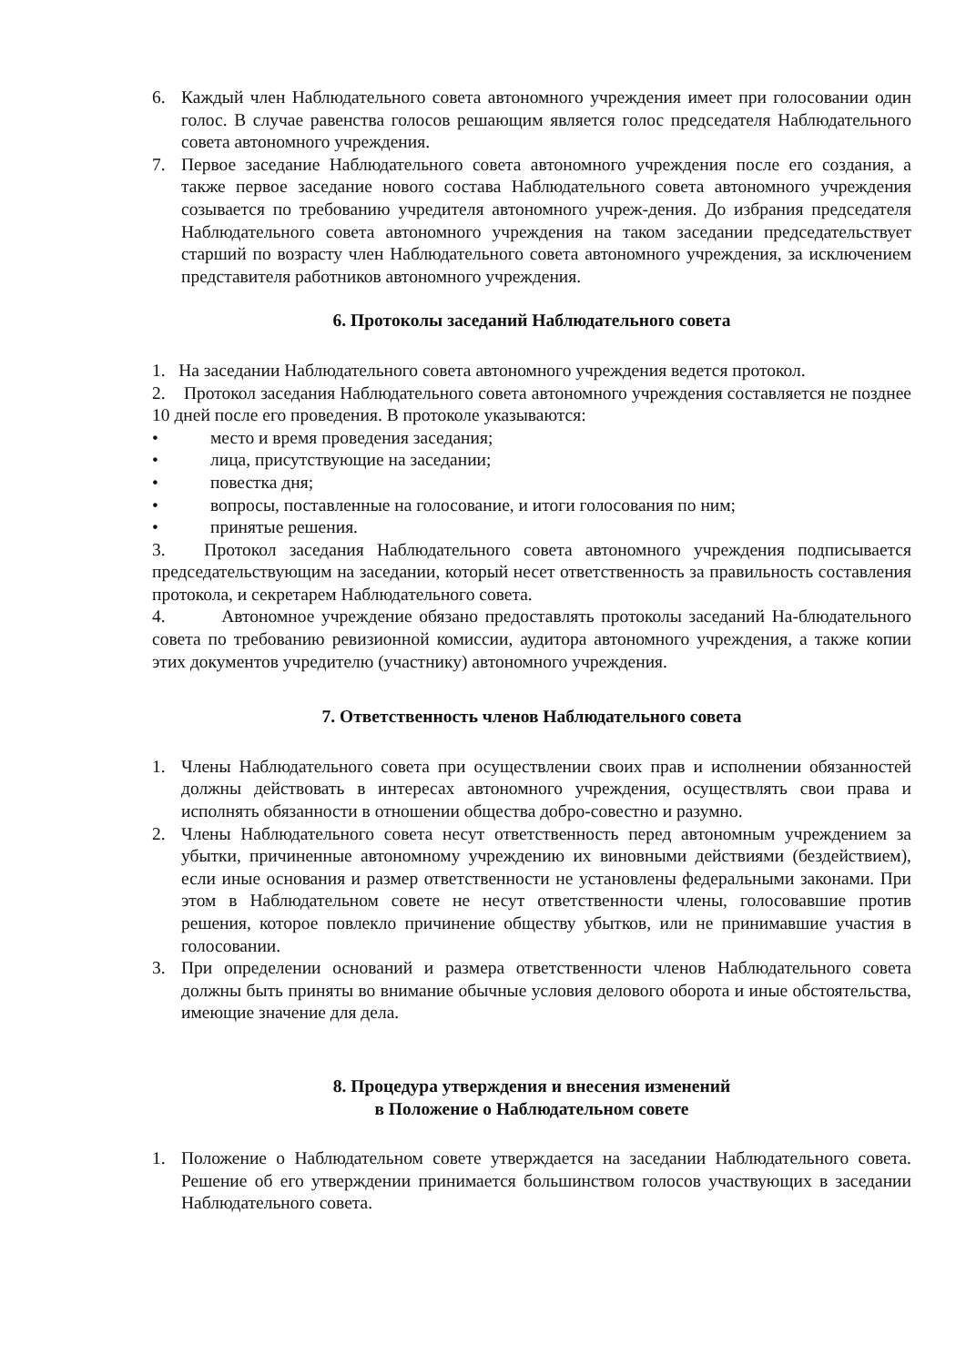6. Каждый член Наблюдательного совета автономного учреждения имеет при голосовании один голос. В случае равенства голосов решающим является голос председателя Наблюдательного совета автономного учреждения.
7. Первое заседание Наблюдательного совета автономного учреждения после его создания, а также первое заседание нового состава Наблюдательного совета автономного учреждения созывается по требованию учредителя автономного учреж-дения. До избрания председателя Наблюдательного совета автономного учреждения на таком заседании председательствует старший по возрасту член Наблюдательного совета автономного учреждения, за исключением представителя работников автономного учреждения.
6. Протоколы заседаний Наблюдательного совета
1. На заседании Наблюдательного совета автономного учреждения ведется протокол.
2. Протокол заседания Наблюдательного совета автономного учреждения составляется не позднее 10 дней после его проведения. В протоколе указываются:
• место и время проведения заседания;
• лица, присутствующие на заседании;
• повестка дня;
• вопросы, поставленные на голосование, и итоги голосования по ним;
• принятые решения.
3. Протокол заседания Наблюдательного совета автономного учреждения подписывается председательствующим на заседании, который несет ответственность за правильность составления протокола, и секретарем Наблюдательного совета.
4. Автономное учреждение обязано предоставлять протоколы заседаний На-блюдательного совета по требованию ревизионной комиссии, аудитора автономного учреждения, а также копии этих документов учредителю (участнику) автономного учреждения.
7. Ответственность членов Наблюдательного совета
1. Члены Наблюдательного совета при осуществлении своих прав и исполнении обязанностей должны действовать в интересах автономного учреждения, осуществлять свои права и исполнять обязанности в отношении общества добро-совестно и разумно.
2. Члены Наблюдательного совета несут ответственность перед автономным учреждением за убытки, причиненные автономному учреждению их виновными действиями (бездействием), если иные основания и размер ответственности не установлены федеральными законами. При этом в Наблюдательном совете не несут ответственности члены, голосовавшие против решения, которое повлекло причинение обществу убытков, или не принимавшие участия в голосовании.
3. При определении оснований и размера ответственности членов Наблюдательного совета должны быть приняты во внимание обычные условия делового оборота и иные обстоятельства, имеющие значение для дела.
8. Процедура утверждения и внесения изменений
в Положение о Наблюдательном совете
1. Положение о Наблюдательном совете утверждается на заседании Наблюдательного совета. Решение об его утверждении принимается большинством голосов участвующих в заседании Наблюдательного совета.